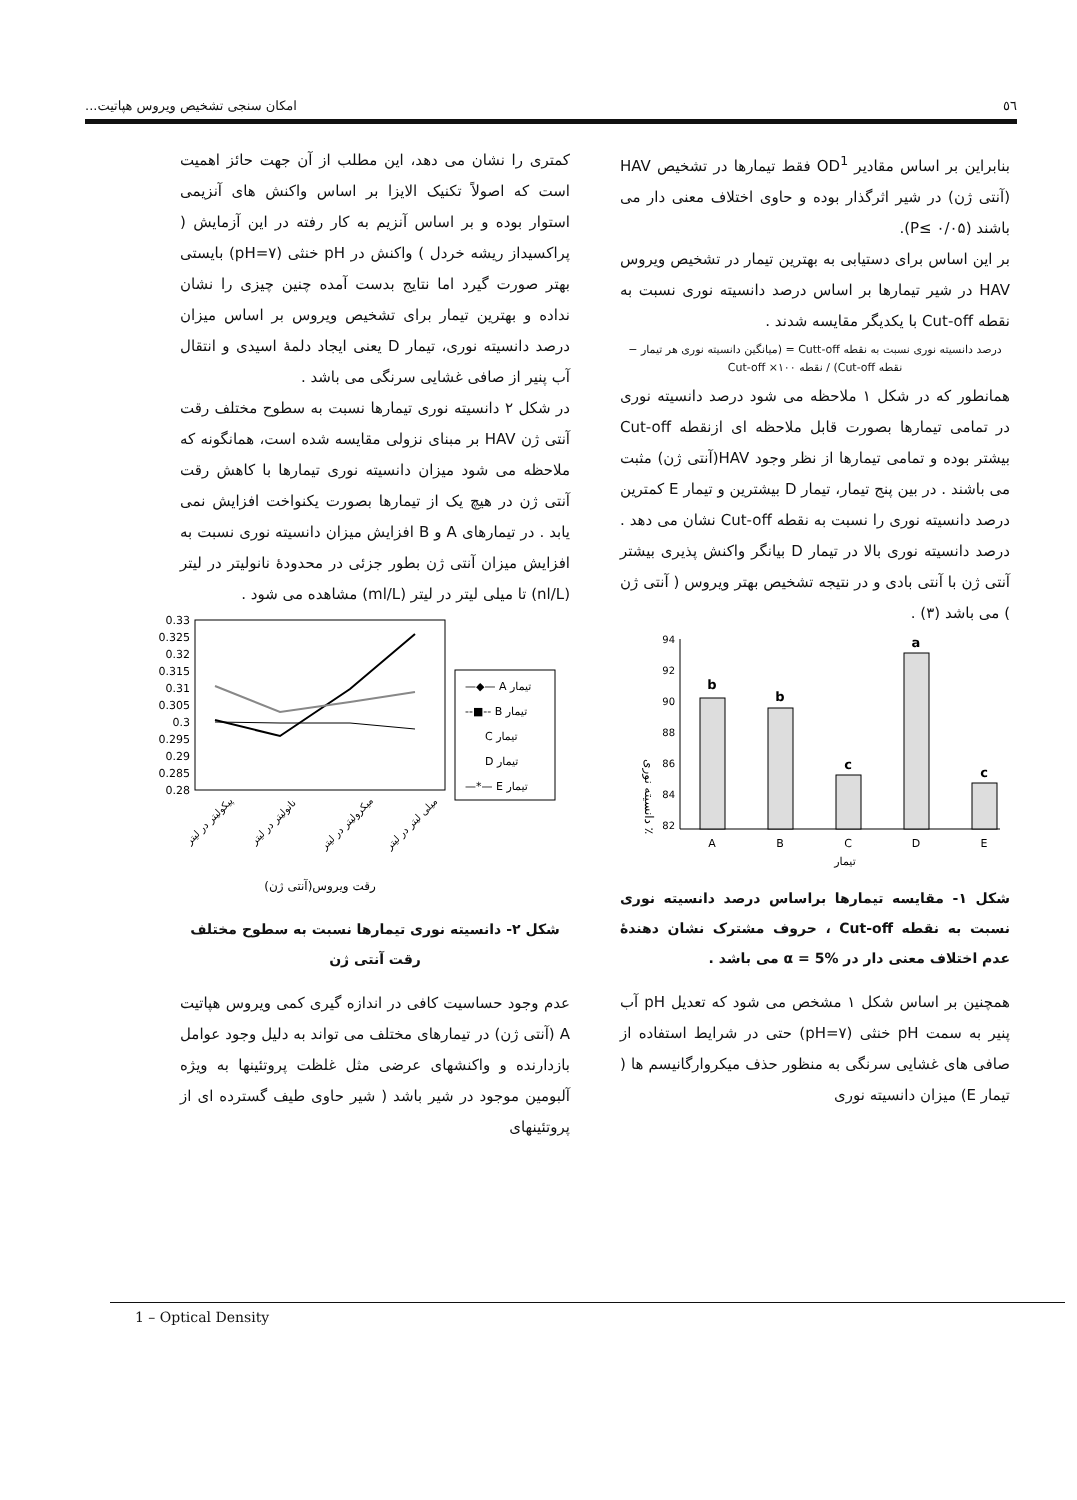٥٦ امکان سنجی تشخیص ویروس هپاتیت...
بنابراین بر اساس مقادیر OD<sup>1</sup> فقط تیمارها در تشخیص HAV (آنتی ژن) در شیر اثرگذار بوده و حاوی اختلاف معنی دار می باشند (P≤ ۰/۰۵).
بر این اساس برای دستیابی به بهترین تیمار در تشخیص ویروس HAV در شیر تیمارها بر اساس درصد دانسیته نوری نسبت به نقطه Cut-off با یکدیگر مقایسه شدند .
درصد دانسیته نوری نسبت به نقطه Cutt-off = (میانگین دانسیته نوری هر تیمار − نقطه Cut-off) / نقطه Cut-off ×۱۰۰
همانطور که در شکل ۱ ملاحظه می شود درصد دانسیته نوری در تمامی تیمارها بصورت قابل ملاحظه ای ازنقطه Cut-off بیشتر بوده و تمامی تیمارها از نظر وجود HAV(آنتی ژن) مثبت می باشند . در بین پنج تیمار، تیمار D بیشترین و تیمار E کمترین درصد دانسیته نوری را نسبت به نقطه Cut-off نشان می دهد . درصد دانسیته نوری بالا در تیمار D بیانگر واکنش پذیری بیشتر آنتی ژن با آنتی بادی و در نتیجه تشخیص بهتر ویروس ( آنتی ژن ) می باشد (۳) .
دانسیته نوری ٪
94
92
90
88
86
84
82
b
b
c
a
c
A
B
C
D
E
تیمار
شکل ۱- مقایسه تیمارها براساس درصد دانسیته نوری نسبت به نقطه Cut-off ، حروف مشترک نشان دهندهٔ عدم اختلاف معنی دار در α = 5% می باشد .
همچنین بر اساس شکل ۱ مشخص می شود که تعدیل pH آب پنیر به سمت pH خنثی (pH=۷) حتی در شرایط استفاده از صافی های غشایی سرنگی به منظور حذف میکروارگانیسم ها ( تیمار E) میزان دانسیته نوری
کمتری را نشان می دهد، این مطلب از آن جهت حائز اهمیت است که اصولاً تکنیک الایزا بر اساس واکنش های آنزیمی استوار بوده و بر اساس آنزیم به کار رفته در این آزمایش ( پراکسیداز ریشه خردل ) واکنش در pH خنثی (pH=۷) بایستی بهتر صورت گیرد اما نتایج بدست آمده چنین چیزی را نشان نداده و بهترین تیمار برای تشخیص ویروس بر اساس میزان درصد دانسیته نوری، تیمار D یعنی ایجاد دلمهٔ اسیدی و انتقال آب پنیر از صافی غشایی سرنگی می باشد .
در شکل ۲ دانسیته نوری تیمارها نسبت به سطوح مختلف رقت آنتی ژن HAV بر مبنای نزولی مقایسه شده است، همانگونه که ملاحظه می شود میزان دانسیته نوری تیمارها با کاهش رقت آنتی ژن در هیچ یک از تیمارها بصورت یکنواخت افزایش نمی یابد . در تیمارهای A و B افزایش میزان دانسیته نوری نسبت به افزایش میزان آنتی ژن بطور جزئی در محدودهٔ نانولیتر در لیتر (nl/L) تا میلی لیتر در لیتر (ml/L) مشاهده می شود .
0.33
0.325
0.32
0.315
0.31
0.305
0.3
0.295
0.29
0.285
0.28
—◆— A تیمار
--■-- B تیمار
C تیمار
D تیمار
—*— E تیمار
پیکولیتر در لیتر
نانولیتر در لیتر
میکرولیتر در لیتر
میلی لیتر در لیتر
رقت ویروس(آنتی ژن)
شکل ۲- دانسیته نوری تیمارها نسبت به سطوح مختلف رقت آنتی ژن
عدم وجود حساسیت کافی در اندازه گیری کمی ویروس هپاتیت A (آنتی ژن) در تیمارهای مختلف می تواند به دلیل وجود عوامل بازدارنده و واکنشهای عرضی مثل غلظت پروتئینها به ویژه آلبومین موجود در شیر باشد ( شیر حاوی طیف گسترده ای از پروتئینهای
1 – Optical Density